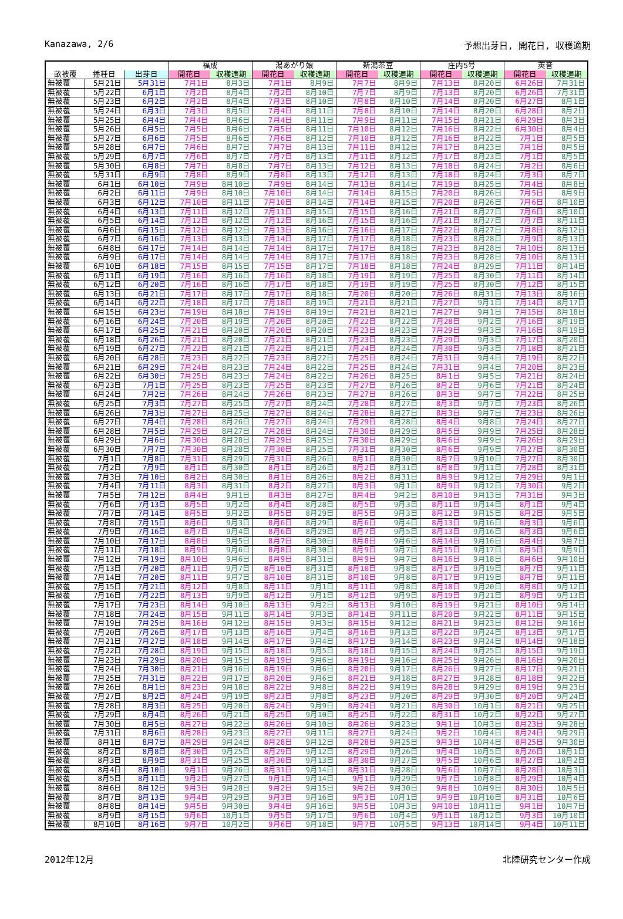Kanazawa, 2/6 予想出芽日, 開花日, 収穫適期
| | | | 福成 | | 湯あがり娘 | | 新潟茶豆 | | 庄内5号 | | 莢音 | |
| --- | --- | --- | --- | --- | --- | --- | --- | --- | --- | --- | --- | --- |
| 畝被覆 | 播種日 | 出芽日 | 開花日 | 収穫適期 | 開花日 | 収穫適期 | 開花日 | 収穫適期 | 開花日 | 収穫適期 | 開花日 | 収穫適期 |
| 無被覆 | 5月21日 | 5月31日 | 7月1日 | 8月3日 | 7月1日 | 8月9日 | 7月7日 | 8月9日 | 7月13日 | 8月20日 | 6月26日 | 7月31日 |
| 無被覆 | 5月22日 | 6月1日 | 7月2日 | 8月4日 | 7月2日 | 8月10日 | 7月7日 | 8月9日 | 7月13日 | 8月20日 | 6月26日 | 7月31日 |
| 無被覆 | 5月23日 | 6月2日 | 7月2日 | 8月4日 | 7月3日 | 8月10日 | 7月8日 | 8月10日 | 7月14日 | 8月20日 | 6月27日 | 8月1日 |
| 無被覆 | 5月24日 | 6月3日 | 7月3日 | 8月5日 | 7月4日 | 8月11日 | 7月8日 | 8月10日 | 7月14日 | 8月20日 | 6月28日 | 8月2日 |
| 無被覆 | 5月25日 | 6月4日 | 7月4日 | 8月6日 | 7月4日 | 8月11日 | 7月9日 | 8月11日 | 7月15日 | 8月21日 | 6月29日 | 8月3日 |
| 無被覆 | 5月26日 | 6月5日 | 7月5日 | 8月6日 | 7月5日 | 8月11日 | 7月10日 | 8月12日 | 7月16日 | 8月22日 | 6月30日 | 8月4日 |
| 無被覆 | 5月27日 | 6月6日 | 7月5日 | 8月6日 | 7月6日 | 8月12日 | 7月10日 | 8月12日 | 7月16日 | 8月22日 | 7月1日 | 8月5日 |
| 無被覆 | 5月28日 | 6月7日 | 7月6日 | 8月7日 | 7月7日 | 8月13日 | 7月11日 | 8月12日 | 7月17日 | 8月23日 | 7月1日 | 8月5日 |
| 無被覆 | 5月29日 | 6月7日 | 7月6日 | 8月7日 | 7月7日 | 8月13日 | 7月11日 | 8月12日 | 7月17日 | 8月23日 | 7月1日 | 8月5日 |
| 無被覆 | 5月30日 | 6月8日 | 7月7日 | 8月8日 | 7月7日 | 8月13日 | 7月12日 | 8月13日 | 7月18日 | 8月24日 | 7月2日 | 8月6日 |
| 無被覆 | 5月31日 | 6月9日 | 7月8日 | 8月9日 | 7月8日 | 8月13日 | 7月12日 | 8月13日 | 7月18日 | 8月24日 | 7月3日 | 8月7日 |
| 無被覆 | 6月1日 | 6月10日 | 7月9日 | 8月10日 | 7月9日 | 8月14日 | 7月13日 | 8月14日 | 7月19日 | 8月25日 | 7月4日 | 8月8日 |
| 無被覆 | 6月2日 | 6月11日 | 7月9日 | 8月10日 | 7月10日 | 8月14日 | 7月14日 | 8月15日 | 7月20日 | 8月26日 | 7月5日 | 8月9日 |
| 無被覆 | 6月3日 | 6月12日 | 7月10日 | 8月11日 | 7月10日 | 8月14日 | 7月14日 | 8月15日 | 7月20日 | 8月26日 | 7月6日 | 8月10日 |
| 無被覆 | 6月4日 | 6月13日 | 7月11日 | 8月12日 | 7月11日 | 8月15日 | 7月15日 | 8月16日 | 7月21日 | 8月27日 | 7月6日 | 8月10日 |
| 無被覆 | 6月5日 | 6月14日 | 7月12日 | 8月12日 | 7月12日 | 8月16日 | 7月15日 | 8月16日 | 7月21日 | 8月27日 | 7月7日 | 8月11日 |
| 無被覆 | 6月6日 | 6月15日 | 7月12日 | 8月12日 | 7月13日 | 8月16日 | 7月16日 | 8月17日 | 7月22日 | 8月27日 | 7月8日 | 8月12日 |
| 無被覆 | 6月7日 | 6月16日 | 7月13日 | 8月13日 | 7月14日 | 8月17日 | 7月17日 | 8月18日 | 7月23日 | 8月28日 | 7月9日 | 8月13日 |
| 無被覆 | 6月8日 | 6月17日 | 7月14日 | 8月14日 | 7月14日 | 8月17日 | 7月17日 | 8月18日 | 7月23日 | 8月28日 | 7月10日 | 8月13日 |
| 無被覆 | 6月9日 | 6月17日 | 7月14日 | 8月14日 | 7月14日 | 8月17日 | 7月17日 | 8月18日 | 7月23日 | 8月28日 | 7月10日 | 8月13日 |
| 無被覆 | 6月10日 | 6月18日 | 7月15日 | 8月15日 | 7月15日 | 8月17日 | 7月18日 | 8月18日 | 7月24日 | 8月29日 | 7月11日 | 8月14日 |
| 無被覆 | 6月11日 | 6月19日 | 7月16日 | 8月16日 | 7月16日 | 8月18日 | 7月19日 | 8月19日 | 7月25日 | 8月30日 | 7月11日 | 8月14日 |
| 無被覆 | 6月12日 | 6月20日 | 7月16日 | 8月16日 | 7月17日 | 8月18日 | 7月19日 | 8月19日 | 7月25日 | 8月30日 | 7月12日 | 8月15日 |
| 無被覆 | 6月13日 | 6月21日 | 7月17日 | 8月17日 | 7月17日 | 8月18日 | 7月20日 | 8月20日 | 7月26日 | 8月31日 | 7月13日 | 8月16日 |
| 無被覆 | 6月14日 | 6月22日 | 7月18日 | 8月17日 | 7月18日 | 8月19日 | 7月21日 | 8月21日 | 7月27日 | 9月1日 | 7月14日 | 8月17日 |
| 無被覆 | 6月15日 | 6月23日 | 7月19日 | 8月18日 | 7月19日 | 8月19日 | 7月21日 | 8月21日 | 7月27日 | 9月1日 | 7月15日 | 8月18日 |
| 無被覆 | 6月16日 | 6月24日 | 7月20日 | 8月19日 | 7月20日 | 8月20日 | 7月22日 | 8月22日 | 7月28日 | 9月2日 | 7月16日 | 8月19日 |
| 無被覆 | 6月17日 | 6月25日 | 7月21日 | 8月20日 | 7月20日 | 8月20日 | 7月23日 | 8月23日 | 7月29日 | 9月3日 | 7月16日 | 8月19日 |
| 無被覆 | 6月18日 | 6月26日 | 7月21日 | 8月20日 | 7月21日 | 8月21日 | 7月23日 | 8月23日 | 7月29日 | 9月3日 | 7月17日 | 8月20日 |
| 無被覆 | 6月19日 | 6月27日 | 7月22日 | 8月21日 | 7月22日 | 8月21日 | 7月24日 | 8月24日 | 7月30日 | 9月3日 | 7月18日 | 8月21日 |
| 無被覆 | 6月20日 | 6月28日 | 7月23日 | 8月22日 | 7月23日 | 8月22日 | 7月25日 | 8月24日 | 7月31日 | 9月4日 | 7月19日 | 8月22日 |
| 無被覆 | 6月21日 | 6月29日 | 7月24日 | 8月23日 | 7月24日 | 8月22日 | 7月25日 | 8月24日 | 7月31日 | 9月4日 | 7月20日 | 8月23日 |
| 無被覆 | 6月22日 | 6月30日 | 7月25日 | 8月23日 | 7月24日 | 8月22日 | 7月26日 | 8月25日 | 8月1日 | 9月5日 | 7月21日 | 8月24日 |
| 無被覆 | 6月23日 | 7月1日 | 7月25日 | 8月23日 | 7月25日 | 8月23日 | 7月27日 | 8月26日 | 8月2日 | 9月6日 | 7月21日 | 8月24日 |
| 無被覆 | 6月24日 | 7月2日 | 7月26日 | 8月24日 | 7月26日 | 8月23日 | 7月27日 | 8月26日 | 8月3日 | 9月7日 | 7月22日 | 8月25日 |
| 無被覆 | 6月25日 | 7月3日 | 7月27日 | 8月25日 | 7月27日 | 8月24日 | 7月28日 | 8月27日 | 8月3日 | 9月7日 | 7月23日 | 8月26日 |
| 無被覆 | 6月26日 | 7月3日 | 7月27日 | 8月25日 | 7月27日 | 8月24日 | 7月28日 | 8月27日 | 8月3日 | 9月7日 | 7月23日 | 8月26日 |
| 無被覆 | 6月27日 | 7月4日 | 7月28日 | 8月26日 | 7月27日 | 8月24日 | 7月29日 | 8月28日 | 8月4日 | 9月8日 | 7月24日 | 8月27日 |
| 無被覆 | 6月28日 | 7月5日 | 7月29日 | 8月27日 | 7月28日 | 8月24日 | 7月30日 | 8月29日 | 8月5日 | 9月9日 | 7月25日 | 8月28日 |
| 無被覆 | 6月29日 | 7月6日 | 7月30日 | 8月28日 | 7月29日 | 8月25日 | 7月30日 | 8月29日 | 8月6日 | 9月9日 | 7月26日 | 8月29日 |
| 無被覆 | 6月30日 | 7月7日 | 7月30日 | 8月28日 | 7月30日 | 8月25日 | 7月31日 | 8月30日 | 8月6日 | 9月9日 | 7月27日 | 8月30日 |
| 無被覆 | 7月1日 | 7月8日 | 7月31日 | 8月29日 | 7月31日 | 8月26日 | 8月1日 | 8月30日 | 8月7日 | 9月10日 | 7月27日 | 8月30日 |
| 無被覆 | 7月2日 | 7月9日 | 8月1日 | 8月30日 | 8月1日 | 8月26日 | 8月2日 | 8月31日 | 8月8日 | 9月11日 | 7月28日 | 8月31日 |
| 無被覆 | 7月3日 | 7月10日 | 8月2日 | 8月30日 | 8月1日 | 8月26日 | 8月2日 | 8月31日 | 8月9日 | 9月12日 | 7月29日 | 9月1日 |
| 無被覆 | 7月4日 | 7月11日 | 8月3日 | 8月31日 | 8月2日 | 8月27日 | 8月3日 | 9月1日 | 8月9日 | 9月12日 | 7月30日 | 9月2日 |
| 無被覆 | 7月5日 | 7月12日 | 8月4日 | 9月1日 | 8月3日 | 8月27日 | 8月4日 | 9月2日 | 8月10日 | 9月13日 | 7月31日 | 9月3日 |
| 無被覆 | 7月6日 | 7月13日 | 8月5日 | 9月2日 | 8月4日 | 8月28日 | 8月5日 | 9月3日 | 8月11日 | 9月14日 | 8月1日 | 9月4日 |
| 無被覆 | 7月7日 | 7月14日 | 8月5日 | 9月2日 | 8月5日 | 8月29日 | 8月5日 | 9月3日 | 8月12日 | 9月15日 | 8月2日 | 9月5日 |
| 無被覆 | 7月8日 | 7月15日 | 8月6日 | 9月3日 | 8月6日 | 8月29日 | 8月6日 | 9月4日 | 8月13日 | 9月16日 | 8月3日 | 9月6日 |
| 無被覆 | 7月9日 | 7月16日 | 8月7日 | 9月4日 | 8月6日 | 8月29日 | 8月7日 | 9月5日 | 8月13日 | 9月16日 | 8月3日 | 9月6日 |
| 無被覆 | 7月10日 | 7月17日 | 8月8日 | 9月5日 | 8月7日 | 8月30日 | 8月8日 | 9月6日 | 8月14日 | 9月16日 | 8月4日 | 9月7日 |
| 無被覆 | 7月11日 | 7月18日 | 8月9日 | 9月6日 | 8月8日 | 8月30日 | 8月9日 | 9月7日 | 8月15日 | 9月17日 | 8月5日 | 9月9日 |
| 無被覆 | 7月12日 | 7月19日 | 8月10日 | 9月6日 | 8月9日 | 8月31日 | 8月9日 | 9月7日 | 8月16日 | 9月18日 | 8月6日 | 9月10日 |
| 無被覆 | 7月13日 | 7月20日 | 8月11日 | 9月7日 | 8月10日 | 8月31日 | 8月10日 | 9月8日 | 8月17日 | 9月19日 | 8月7日 | 9月11日 |
| 無被覆 | 7月14日 | 7月20日 | 8月11日 | 9月7日 | 8月10日 | 8月31日 | 8月10日 | 9月8日 | 8月17日 | 9月19日 | 8月7日 | 9月11日 |
| 無被覆 | 7月15日 | 7月21日 | 8月12日 | 9月8日 | 8月11日 | 9月1日 | 8月11日 | 9月8日 | 8月18日 | 9月20日 | 8月8日 | 9月12日 |
| 無被覆 | 7月16日 | 7月22日 | 8月13日 | 9月9日 | 8月12日 | 9月1日 | 8月12日 | 9月9日 | 8月19日 | 9月21日 | 8月9日 | 9月13日 |
| 無被覆 | 7月17日 | 7月23日 | 8月14日 | 9月10日 | 8月13日 | 9月2日 | 8月13日 | 9月10日 | 8月19日 | 9月21日 | 8月10日 | 9月14日 |
| 無被覆 | 7月18日 | 7月24日 | 8月15日 | 9月11日 | 8月14日 | 9月3日 | 8月14日 | 9月11日 | 8月20日 | 9月22日 | 8月11日 | 9月15日 |
| 無被覆 | 7月19日 | 7月25日 | 8月16日 | 9月12日 | 8月15日 | 9月3日 | 8月15日 | 9月12日 | 8月21日 | 9月23日 | 8月12日 | 9月16日 |
| 無被覆 | 7月20日 | 7月26日 | 8月17日 | 9月13日 | 8月16日 | 9月4日 | 8月16日 | 9月13日 | 8月22日 | 9月24日 | 8月13日 | 9月17日 |
| 無被覆 | 7月21日 | 7月27日 | 8月18日 | 9月14日 | 8月17日 | 9月4日 | 8月17日 | 9月14日 | 8月23日 | 9月24日 | 8月14日 | 9月18日 |
| 無被覆 | 7月22日 | 7月28日 | 8月19日 | 9月15日 | 8月18日 | 9月5日 | 8月18日 | 9月15日 | 8月24日 | 9月25日 | 8月15日 | 9月19日 |
| 無被覆 | 7月23日 | 7月29日 | 8月20日 | 9月15日 | 8月19日 | 9月6日 | 8月19日 | 9月16日 | 8月25日 | 9月26日 | 8月16日 | 9月20日 |
| 無被覆 | 7月24日 | 7月30日 | 8月21日 | 9月16日 | 8月19日 | 9月6日 | 8月20日 | 9月17日 | 8月26日 | 9月27日 | 8月17日 | 9月21日 |
| 無被覆 | 7月25日 | 7月31日 | 8月22日 | 9月17日 | 8月20日 | 9月6日 | 8月21日 | 9月18日 | 8月27日 | 9月28日 | 8月18日 | 9月22日 |
| 無被覆 | 7月26日 | 8月1日 | 8月23日 | 9月18日 | 8月22日 | 9月8日 | 8月22日 | 9月19日 | 8月28日 | 9月29日 | 8月19日 | 9月23日 |
| 無被覆 | 7月27日 | 8月2日 | 8月24日 | 9月19日 | 8月23日 | 9月8日 | 8月23日 | 9月20日 | 8月29日 | 9月30日 | 8月20日 | 9月24日 |
| 無被覆 | 7月28日 | 8月3日 | 8月25日 | 9月20日 | 8月24日 | 9月9日 | 8月24日 | 9月21日 | 8月30日 | 10月1日 | 8月21日 | 9月25日 |
| 無被覆 | 7月29日 | 8月4日 | 8月26日 | 9月21日 | 8月25日 | 9月10日 | 8月25日 | 9月22日 | 8月31日 | 10月2日 | 8月22日 | 9月27日 |
| 無被覆 | 7月30日 | 8月5日 | 8月27日 | 9月22日 | 8月26日 | 9月10日 | 8月26日 | 9月23日 | 9月1日 | 10月3日 | 8月23日 | 9月28日 |
| 無被覆 | 7月31日 | 8月6日 | 8月28日 | 9月23日 | 8月27日 | 9月11日 | 8月27日 | 9月24日 | 9月2日 | 10月4日 | 8月24日 | 9月29日 |
| 無被覆 | 8月1日 | 8月7日 | 8月29日 | 9月24日 | 8月28日 | 9月12日 | 8月28日 | 9月25日 | 9月3日 | 10月4日 | 8月25日 | 9月30日 |
| 無被覆 | 8月2日 | 8月8日 | 8月30日 | 9月25日 | 8月29日 | 9月12日 | 8月29日 | 9月26日 | 9月4日 | 10月5日 | 8月26日 | 10月1日 |
| 無被覆 | 8月3日 | 8月9日 | 8月31日 | 9月25日 | 8月30日 | 9月13日 | 8月30日 | 9月27日 | 9月5日 | 10月6日 | 8月27日 | 10月2日 |
| 無被覆 | 8月4日 | 8月10日 | 9月1日 | 9月26日 | 8月31日 | 9月14日 | 8月31日 | 9月28日 | 9月6日 | 10月7日 | 8月28日 | 10月3日 |
| 無被覆 | 8月5日 | 8月11日 | 9月2日 | 9月27日 | 9月1日 | 9月14日 | 9月1日 | 9月29日 | 9月7日 | 10月8日 | 8月29日 | 10月4日 |
| 無被覆 | 8月6日 | 8月12日 | 9月3日 | 9月28日 | 9月2日 | 9月15日 | 9月2日 | 9月30日 | 9月8日 | 10月9日 | 8月30日 | 10月5日 |
| 無被覆 | 8月7日 | 8月13日 | 9月4日 | 9月29日 | 9月3日 | 9月16日 | 9月3日 | 10月1日 | 9月9日 | 10月10日 | 8月31日 | 10月6日 |
| 無被覆 | 8月8日 | 8月14日 | 9月5日 | 9月30日 | 9月4日 | 9月16日 | 9月5日 | 10月3日 | 9月10日 | 10月11日 | 9月1日 | 10月7日 |
| 無被覆 | 8月9日 | 8月15日 | 9月6日 | 10月1日 | 9月5日 | 9月17日 | 9月6日 | 10月4日 | 9月11日 | 10月12日 | 9月3日 | 10月10日 |
| 無被覆 | 8月10日 | 8月16日 | 9月7日 | 10月2日 | 9月6日 | 9月18日 | 9月7日 | 10月5日 | 9月13日 | 10月14日 | 9月4日 | 10月11日 |
2012年12月 北陸研究センター作成